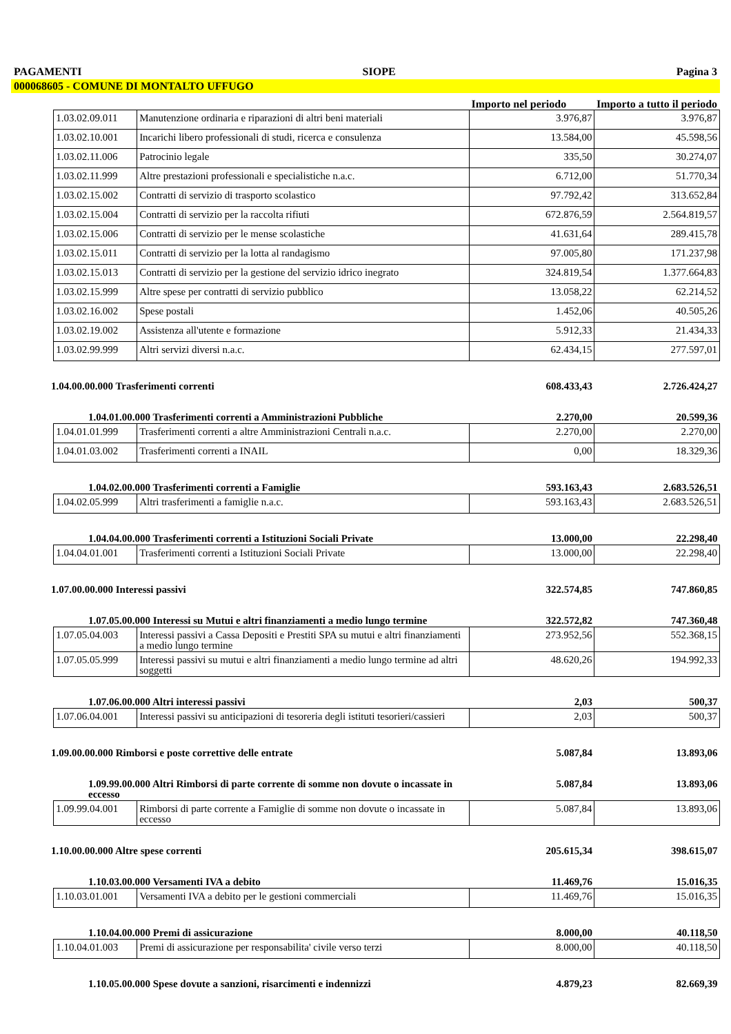PAGAMENTI SIOPE Pagina 3
000068605 - COMUNE DI MONTALTO UFFUGO
| | | | Importo nel periodo | Importo a tutto il periodo |
| | 1.03.02.09.011 | Manutenzione ordinaria e riparazioni di altri beni materiali | 3.976,87 | 3.976,87 |
| | 1.03.02.10.001 | Incarichi libero professionali di studi, ricerca e consulenza | 13.584,00 | 45.598,56 |
| | 1.03.02.11.006 | Patrocinio legale | 335,50 | 30.274,07 |
| | 1.03.02.11.999 | Altre prestazioni professionali e specialistiche n.a.c. | 6.712,00 | 51.770,34 |
| | 1.03.02.15.002 | Contratti di servizio di trasporto scolastico | 97.792,42 | 313.652,84 |
| | 1.03.02.15.004 | Contratti di servizio per la raccolta rifiuti | 672.876,59 | 2.564.819,57 |
| | 1.03.02.15.006 | Contratti di servizio per le mense scolastiche | 41.631,64 | 289.415,78 |
| | 1.03.02.15.011 | Contratti di servizio per la lotta al randagismo | 97.005,80 | 171.237,98 |
| | 1.03.02.15.013 | Contratti di servizio per la gestione del servizio idrico inegrato | 324.819,54 | 1.377.664,83 |
| | 1.03.02.15.999 | Altre spese per contratti di servizio pubblico | 13.058,22 | 62.214,52 |
| | 1.03.02.16.002 | Spese postali | 1.452,06 | 40.505,26 |
| | 1.03.02.19.002 | Assistenza all'utente e formazione | 5.912,33 | 21.434,33 |
| | 1.03.02.99.999 | Altri servizi diversi n.a.c. | 62.434,15 | 277.597,01 |
| 1.04.00.00.000 Trasferimenti correnti | | | 608.433,43 | 2.726.424,27 |
| 1.04.01.00.000 Trasferimenti correnti a Amministrazioni Pubbliche | | | 2.270,00 | 20.599,36 |
| | 1.04.01.01.999 | Trasferimenti correnti a altre Amministrazioni Centrali n.a.c. | 2.270,00 | 2.270,00 |
| | 1.04.01.03.002 | Trasferimenti correnti a INAIL | 0,00 | 18.329,36 |
| 1.04.02.00.000 Trasferimenti correnti a Famiglie | | | 593.163,43 | 2.683.526,51 |
| | 1.04.02.05.999 | Altri trasferimenti a famiglie n.a.c. | 593.163,43 | 2.683.526,51 |
| 1.04.04.00.000 Trasferimenti correnti a Istituzioni Sociali Private | | | 13.000,00 | 22.298,40 |
| | 1.04.04.01.001 | Trasferimenti correnti a Istituzioni Sociali Private | 13.000,00 | 22.298,40 |
| 1.07.00.00.000 Interessi passivi | | | 322.574,85 | 747.860,85 |
| 1.07.05.00.000 Interessi su Mutui e altri finanziamenti a medio lungo termine | | | 322.572,82 | 747.360,48 |
| | 1.07.05.04.003 | Interessi passivi a Cassa Depositi e Prestiti SPA su mutui e altri finanziamenti a medio lungo termine | 273.952,56 | 552.368,15 |
| | 1.07.05.05.999 | Interessi passivi su mutui e altri finanziamenti a medio lungo termine ad altri soggetti | 48.620,26 | 194.992,33 |
| 1.07.06.00.000 Altri interessi passivi | | | 2,03 | 500,37 |
| | 1.07.06.04.001 | Interessi passivi su anticipazioni di tesoreria degli istituti tesorieri/cassieri | 2,03 | 500,37 |
| 1.09.00.00.000 Rimborsi e poste correttive delle entrate | | | 5.087,84 | 13.893,06 |
| 1.09.99.00.000 Altri Rimborsi di parte corrente di somme non dovute o incassate in eccesso | | | 5.087,84 | 13.893,06 |
| | 1.09.99.04.001 | Rimborsi di parte corrente a Famiglie di somme non dovute o incassate in eccesso | 5.087,84 | 13.893,06 |
| 1.10.00.00.000 Altre spese correnti | | | 205.615,34 | 398.615,07 |
| 1.10.03.00.000 Versamenti IVA a debito | | | 11.469,76 | 15.016,35 |
| | 1.10.03.01.001 | Versamenti IVA a debito per le gestioni commerciali | 11.469,76 | 15.016,35 |
| 1.10.04.00.000 Premi di assicurazione | | | 8.000,00 | 40.118,50 |
| | 1.10.04.01.003 | Premi di assicurazione per responsabilita' civile verso terzi | 8.000,00 | 40.118,50 |
| 1.10.05.00.000 Spese dovute a sanzioni, risarcimenti e indennizzi | | | 4.879,23 | 82.669,39 |